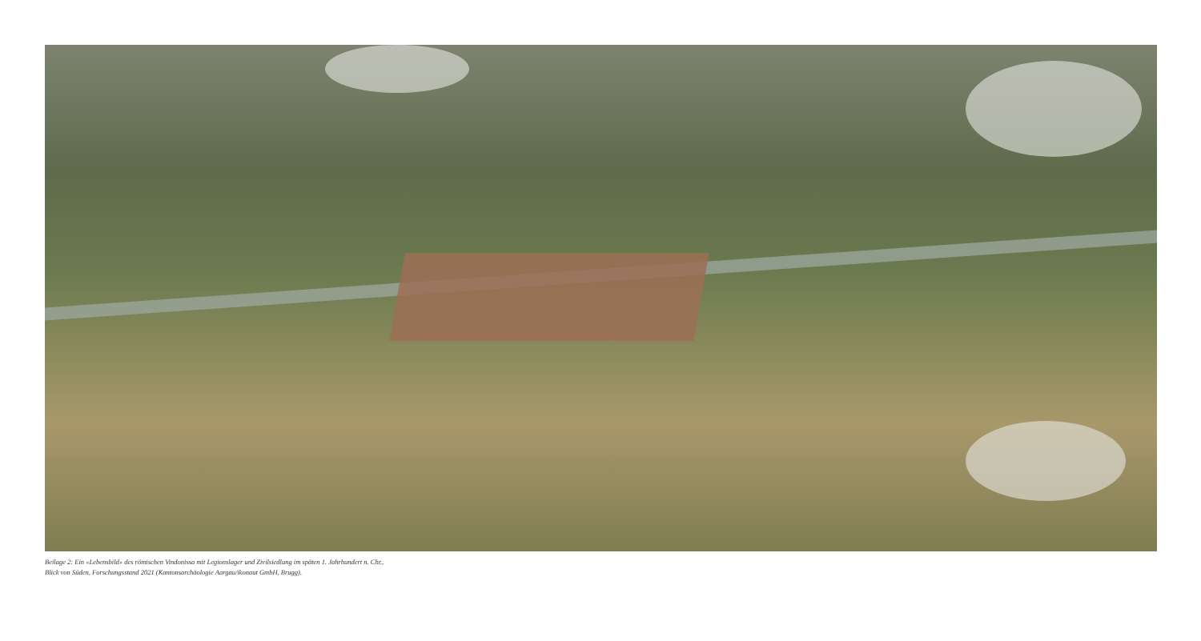Beilage 2: Ein «Lebensbild» des römischen Vindonissa mit Legionslager und Zivilsiedlung im späten 1. Jahrhundert n. Chr.,
Blick von Süden, Forschungsstand 2021 (Kantonsarchäologie Aargau/ikonaut GmbH, Brugg).